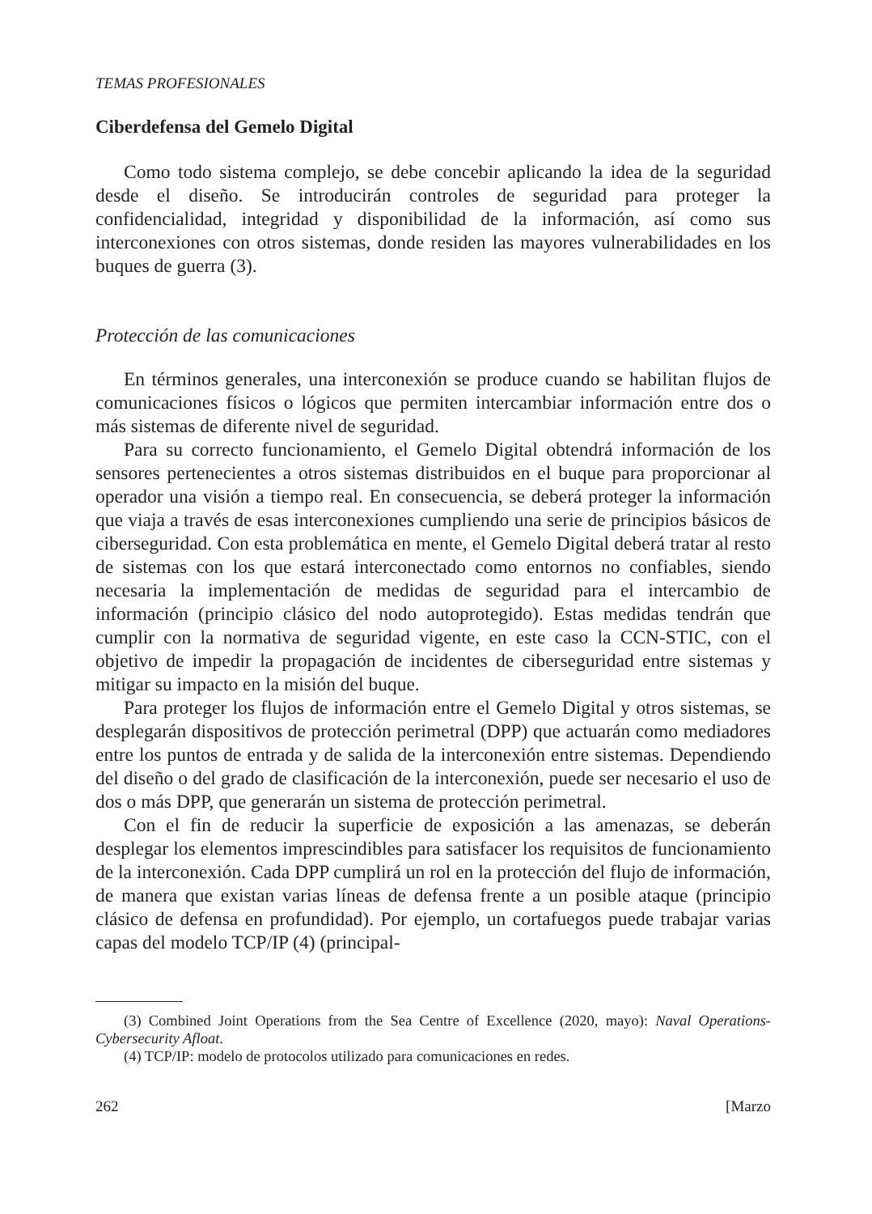TEMAS PROFESIONALES
Ciberdefensa del Gemelo Digital
Como todo sistema complejo, se debe concebir aplicando la idea de la seguridad desde el diseño. Se introducirán controles de seguridad para proteger la confidencialidad, integridad y disponibilidad de la información, así como sus interconexiones con otros sistemas, donde residen las mayores vulnerabilidades en los buques de guerra (3).
Protección de las comunicaciones
En términos generales, una interconexión se produce cuando se habilitan flujos de comunicaciones físicos o lógicos que permiten intercambiar información entre dos o más sistemas de diferente nivel de seguridad.
Para su correcto funcionamiento, el Gemelo Digital obtendrá información de los sensores pertenecientes a otros sistemas distribuidos en el buque para proporcionar al operador una visión a tiempo real. En consecuencia, se deberá proteger la información que viaja a través de esas interconexiones cumpliendo una serie de principios básicos de ciberseguridad. Con esta problemática en mente, el Gemelo Digital deberá tratar al resto de sistemas con los que estará interconectado como entornos no confiables, siendo necesaria la implementación de medidas de seguridad para el intercambio de información (principio clásico del nodo autoprotegido). Estas medidas tendrán que cumplir con la normativa de seguridad vigente, en este caso la CCN-STIC, con el objetivo de impedir la propagación de incidentes de ciberseguridad entre sistemas y mitigar su impacto en la misión del buque.
Para proteger los flujos de información entre el Gemelo Digital y otros sistemas, se desplegarán dispositivos de protección perimetral (DPP) que actuarán como mediadores entre los puntos de entrada y de salida de la interconexión entre sistemas. Dependiendo del diseño o del grado de clasificación de la interconexión, puede ser necesario el uso de dos o más DPP, que generarán un sistema de protección perimetral.
Con el fin de reducir la superficie de exposición a las amenazas, se deberán desplegar los elementos imprescindibles para satisfacer los requisitos de funcionamiento de la interconexión. Cada DPP cumplirá un rol en la protección del flujo de información, de manera que existan varias líneas de defensa frente a un posible ataque (principio clásico de defensa en profundidad). Por ejemplo, un cortafuegos puede trabajar varias capas del modelo TCP/IP (4) (principal-
(3) Combined Joint Operations from the Sea Centre of Excellence (2020, mayo): Naval Operations-Cybersecurity Afloat.
(4) TCP/IP: modelo de protocolos utilizado para comunicaciones en redes.
262 [Marzo